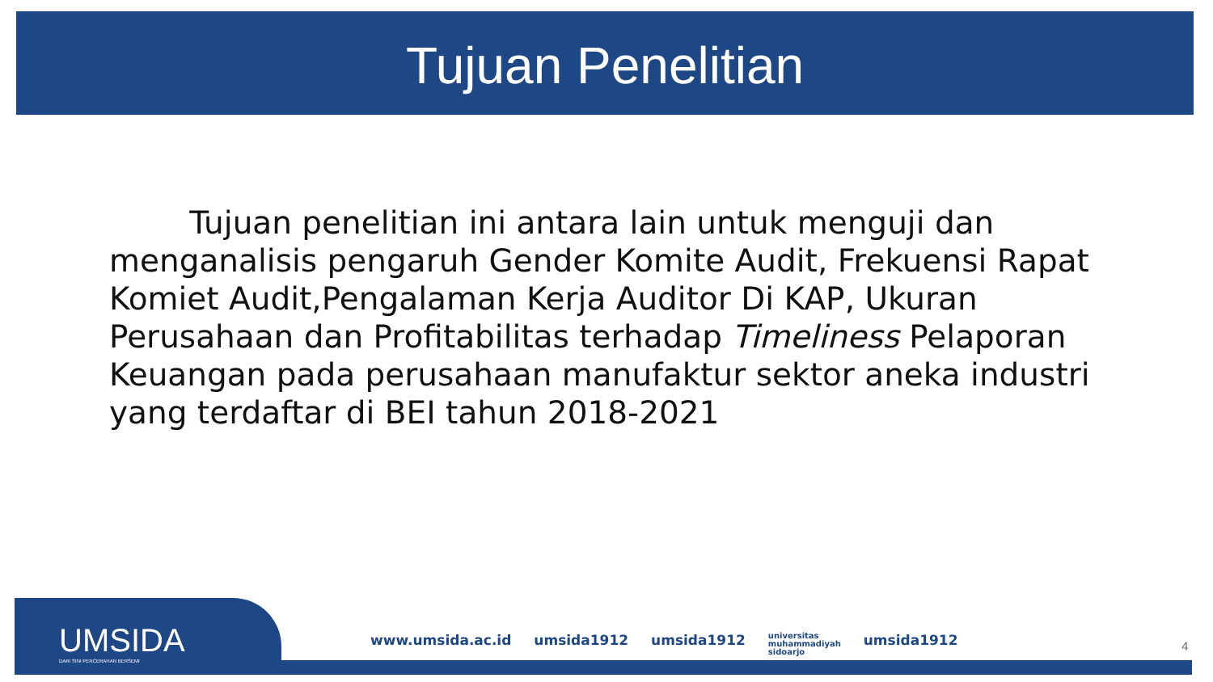Tujuan Penelitian
Tujuan penelitian ini antara lain untuk menguji dan menganalisis pengaruh Gender Komite Audit, Frekuensi Rapat Komiet Audit,Pengalaman Kerja Auditor Di KAP, Ukuran Perusahaan dan Profitabilitas terhadap Timeliness Pelaporan Keuangan pada perusahaan manufaktur sektor aneka industri yang terdaftar di BEI tahun 2018-2021
UMSIDA
DARI SINI PENCERAHAN BERSEMI
www.umsida.ac.id umsida1912 umsida1912 universitas
muhammadiyah
sidoarjo umsida1912
4